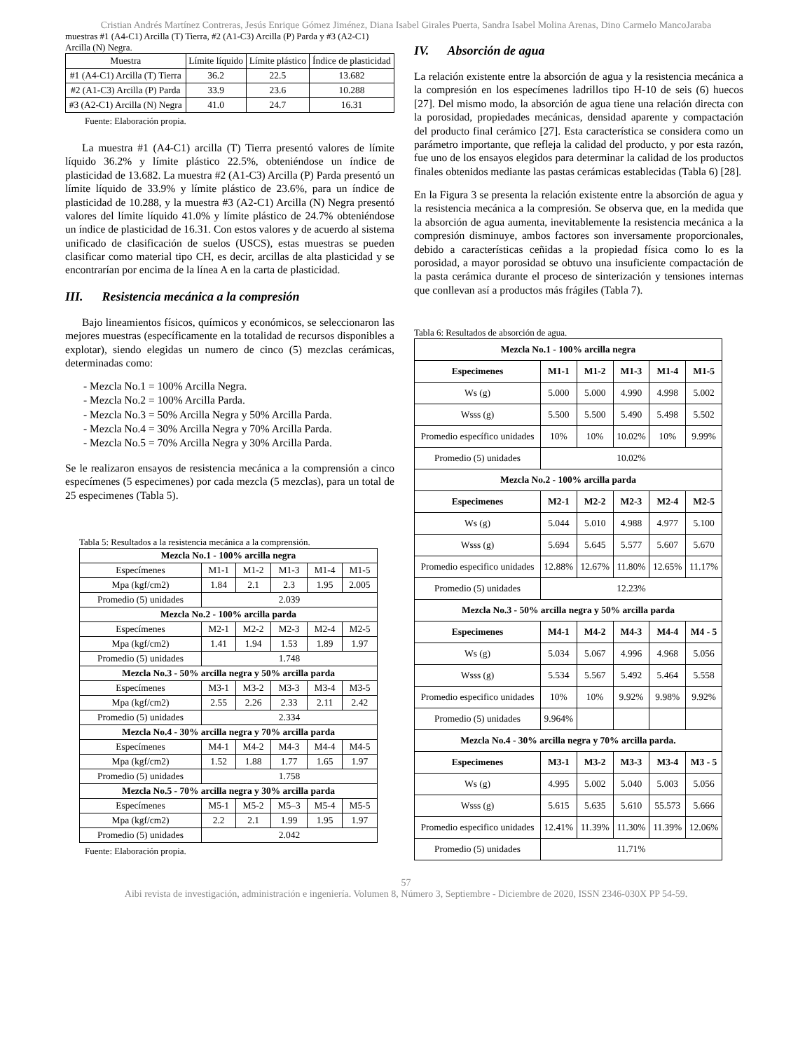Cristian Andrés Martínez Contreras, Jesús Enrique Gómez Jiménez, Diana Isabel Girales Puerta, Sandra Isabel Molina Arenas, Dino Carmelo MancoJaraba
muestras #1 (A4-C1) Arcilla (T) Tierra, #2 (A1-C3) Arcilla (P) Parda y #3 (A2-C1) Arcilla (N) Negra.
| Muestra | Límite líquido | Límite plástico | Índice de plasticidad |
| #1 (A4-C1) Arcilla (T) Tierra | 36.2 | 22.5 | 13.682 |
| #2 (A1-C3) Arcilla (P) Parda | 33.9 | 23.6 | 10.288 |
| #3 (A2-C1) Arcilla (N) Negra | 41.0 | 24.7 | 16.31 |
Fuente: Elaboración propia.
La muestra #1 (A4-C1) arcilla (T) Tierra presentó valores de límite líquido 36.2% y límite plástico 22.5%, obteniéndose un índice de plasticidad de 13.682. La muestra #2 (A1-C3) Arcilla (P) Parda presentó un límite líquido de 33.9% y límite plástico de 23.6%, para un índice de plasticidad de 10.288, y la muestra #3 (A2-C1) Arcilla (N) Negra presentó valores del límite líquido 41.0% y límite plástico de 24.7% obteniéndose un índice de plasticidad de 16.31. Con estos valores y de acuerdo al sistema unificado de clasificación de suelos (USCS), estas muestras se pueden clasificar como material tipo CH, es decir, arcillas de alta plasticidad y se encontrarían por encima de la línea A en la carta de plasticidad.
III. Resistencia mecánica a la compresión
Bajo lineamientos físicos, químicos y económicos, se seleccionaron las mejores muestras (específicamente en la totalidad de recursos disponibles a explotar), siendo elegidas un numero de cinco (5) mezclas cerámicas, determinadas como:
- Mezcla No.1 = 100% Arcilla Negra.
- Mezcla No.2 = 100% Arcilla Parda.
- Mezcla No.3 = 50% Arcilla Negra y 50% Arcilla Parda.
- Mezcla No.4 = 30% Arcilla Negra y 70% Arcilla Parda.
- Mezcla No.5 = 70% Arcilla Negra y 30% Arcilla Parda.
Se le realizaron ensayos de resistencia mecánica a la comprensión a cinco especímenes (5 especimenes) por cada mezcla (5 mezclas), para un total de 25 especimenes (Tabla 5).
Tabla 5: Resultados a la resistencia mecánica a la comprensión.
| Mezcla No.1 - 100% arcilla negra | | | | | |
| --- | --- | --- | --- | --- | --- |
| Especímenes | M1-1 | M1-2 | M1-3 | M1-4 | M1-5 |
| Mpa (kgf/cm2) | 1.84 | 2.1 | 2.3 | 1.95 | 2.005 |
| Promedio (5) unidades | 2.039 | | | | |
| Mezcla No.2 - 100% arcilla parda | | | | | |
| Especímenes | M2-1 | M2-2 | M2-3 | M2-4 | M2-5 |
| Mpa (kgf/cm2) | 1.41 | 1.94 | 1.53 | 1.89 | 1.97 |
| Promedio (5) unidades | 1.748 | | | | |
| Mezcla No.3 - 50% arcilla negra y 50% arcilla parda | | | | | |
| Especímenes | M3-1 | M3-2 | M3-3 | M3-4 | M3-5 |
| Mpa (kgf/cm2) | 2.55 | 2.26 | 2.33 | 2.11 | 2.42 |
| Promedio (5) unidades | 2.334 | | | | |
| Mezcla No.4 - 30% arcilla negra y 70% arcilla parda | | | | | |
| Especímenes | M4-1 | M4-2 | M4-3 | M4-4 | M4-5 |
| Mpa (kgf/cm2) | 1.52 | 1.88 | 1.77 | 1.65 | 1.97 |
| Promedio (5) unidades | 1.758 | | | | |
| Mezcla No.5 - 70% arcilla negra y 30% arcilla parda | | | | | |
| Especímenes | M5-1 | M5-2 | M5–3 | M5-4 | M5-5 |
| Mpa (kgf/cm2) | 2.2 | 2.1 | 1.99 | 1.95 | 1.97 |
| Promedio (5) unidades | 2.042 | | | | |
Fuente: Elaboración propia.
IV. Absorción de agua
La relación existente entre la absorción de agua y la resistencia mecánica a la compresión en los especímenes ladrillos tipo H-10 de seis (6) huecos [27]. Del mismo modo, la absorción de agua tiene una relación directa con la porosidad, propiedades mecánicas, densidad aparente y compactación del producto final cerámico [27]. Esta característica se considera como un parámetro importante, que refleja la calidad del producto, y por esta razón, fue uno de los ensayos elegidos para determinar la calidad de los productos finales obtenidos mediante las pastas cerámicas establecidas (Tabla 6) [28].
En la Figura 3 se presenta la relación existente entre la absorción de agua y la resistencia mecánica a la compresión. Se observa que, en la medida que la absorción de agua aumenta, inevitablemente la resistencia mecánica a la compresión disminuye, ambos factores son inversamente proporcionales, debido a características ceñidas a la propiedad física como lo es la porosidad, a mayor porosidad se obtuvo una insuficiente compactación de la pasta cerámica durante el proceso de sinterización y tensiones internas que conllevan así a productos más frágiles (Tabla 7).
Tabla 6: Resultados de absorción de agua.
| Mezcla No.1 - 100% arcilla negra | | | | | |
| --- | --- | --- | --- | --- | --- |
| Especimenes | M1-1 | M1-2 | M1-3 | M1-4 | M1-5 |
| Ws (g) | 5.000 | 5.000 | 4.990 | 4.998 | 5.002 |
| Wsss (g) | 5.500 | 5.500 | 5.490 | 5.498 | 5.502 |
| Promedio específico unidades | 10% | 10% | 10.02% | 10% | 9.99% |
| Promedio (5) unidades | 10.02% | | | | |
| Mezcla No.2 - 100% arcilla parda | | | | | |
| Especimenes | M2-1 | M2-2 | M2-3 | M2-4 | M2-5 |
| Ws (g) | 5.044 | 5.010 | 4.988 | 4.977 | 5.100 |
| Wsss (g) | 5.694 | 5.645 | 5.577 | 5.607 | 5.670 |
| Promedio especifico unidades | 12.88% | 12.67% | 11.80% | 12.65% | 11.17% |
| Promedio (5) unidades | 12.23% | | | | |
| Mezcla No.3 - 50% arcilla negra y 50% arcilla parda | | | | | |
| Especimenes | M4-1 | M4-2 | M4-3 | M4-4 | M4 - 5 |
| Ws (g) | 5.034 | 5.067 | 4.996 | 4.968 | 5.056 |
| Wsss (g) | 5.534 | 5.567 | 5.492 | 5.464 | 5.558 |
| Promedio especifico unidades | 10% | 10% | 9.92% | 9.98% | 9.92% |
| Promedio (5) unidades | 9.964% | | | | |
| Mezcla No.4 - 30% arcilla negra y 70% arcilla parda. | | | | | |
| Especimenes | M3-1 | M3-2 | M3-3 | M3-4 | M3 - 5 |
| Ws (g) | 4.995 | 5.002 | 5.040 | 5.003 | 5.056 |
| Wsss (g) | 5.615 | 5.635 | 5.610 | 55.573 | 5.666 |
| Promedio especifico unidades | 12.41% | 11.39% | 11.30% | 11.39% | 12.06% |
| Promedio (5) unidades | 11.71% | | | | |
57
Aibi revista de investigación, administración e ingeniería. Volumen 8, Número 3, Septiembre - Diciembre de 2020, ISSN 2346-030X PP 54-59.